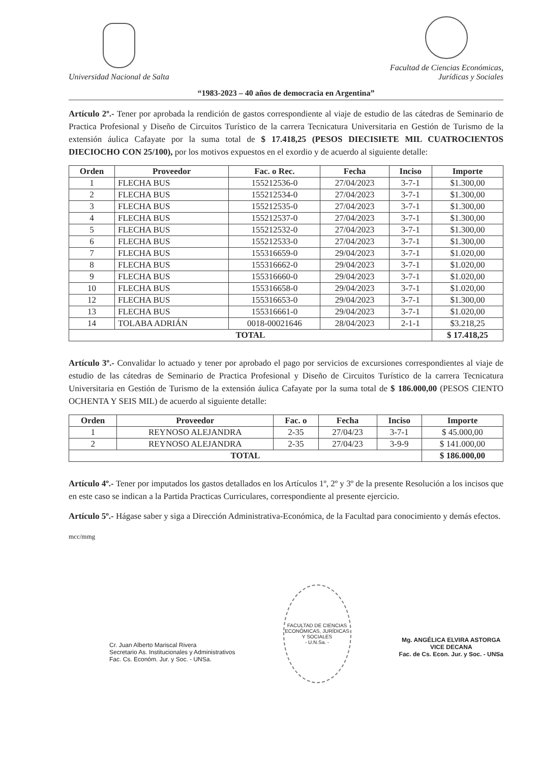Universidad Nacional de Salta
Facultad de Ciencias Económicas,
Jurídicas y Sociales
“1983-2023 – 40 años de democracia en Argentina”
Artículo 2º.- Tener por aprobada la rendición de gastos correspondiente al viaje de estudio de las cátedras de Seminario de Practica Profesional y Diseño de Circuitos Turístico de la carrera Tecnicatura Universitaria en Gestión de Turismo de la extensión áulica Cafayate por la suma total de $ 17.418,25 (PESOS DIECISIETE MIL CUATROCIENTOS DIECIOCHO CON 25/100), por los motivos expuestos en el exordio y de acuerdo al siguiente detalle:
| Orden | Proveedor | Fac. o Rec. | Fecha | Inciso | Importe |
| --- | --- | --- | --- | --- | --- |
| 1 | FLECHA BUS | 155212536-0 | 27/04/2023 | 3-7-1 | $1.300,00 |
| 2 | FLECHA BUS | 155212534-0 | 27/04/2023 | 3-7-1 | $1.300,00 |
| 3 | FLECHA BUS | 155212535-0 | 27/04/2023 | 3-7-1 | $1.300,00 |
| 4 | FLECHA BUS | 155212537-0 | 27/04/2023 | 3-7-1 | $1.300,00 |
| 5 | FLECHA BUS | 155212532-0 | 27/04/2023 | 3-7-1 | $1.300,00 |
| 6 | FLECHA BUS | 155212533-0 | 27/04/2023 | 3-7-1 | $1.300,00 |
| 7 | FLECHA BUS | 155316659-0 | 29/04/2023 | 3-7-1 | $1.020,00 |
| 8 | FLECHA BUS | 155316662-0 | 29/04/2023 | 3-7-1 | $1.020,00 |
| 9 | FLECHA BUS | 155316660-0 | 29/04/2023 | 3-7-1 | $1.020,00 |
| 10 | FLECHA BUS | 155316658-0 | 29/04/2023 | 3-7-1 | $1.020,00 |
| 12 | FLECHA BUS | 155316653-0 | 29/04/2023 | 3-7-1 | $1.300,00 |
| 13 | FLECHA BUS | 155316661-0 | 29/04/2023 | 3-7-1 | $1.020,00 |
| 14 | TOLABA ADRIÁN | 0018-00021646 | 28/04/2023 | 2-1-1 | $3.218,25 |
| TOTAL | | | | | $ 17.418,25 |
Artículo 3º.- Convalidar lo actuado y tener por aprobado el pago por servicios de excursiones correspondientes al viaje de estudio de las cátedras de Seminario de Practica Profesional y Diseño de Circuitos Turístico de la carrera Tecnicatura Universitaria en Gestión de Turismo de la extensión áulica Cafayate por la suma total de $ 186.000,00 (PESOS CIENTO OCHENTA Y SEIS MIL) de acuerdo al siguiente detalle:
| Orden | Proveedor | Fac. o | Fecha | Inciso | Importe |
| --- | --- | --- | --- | --- | --- |
| 1 | REYNOSO ALEJANDRA | 2-35 | 27/04/23 | 3-7-1 | $ 45.000,00 |
| 2 | REYNOSO ALEJANDRA | 2-35 | 27/04/23 | 3-9-9 | $ 141.000,00 |
| TOTAL | | | | | $ 186.000,00 |
Artículo 4º.- Tener por imputados los gastos detallados en los Artículos 1º, 2º y 3º de la presente Resolución a los incisos que en este caso se indican a la Partida Practicas Curriculares, correspondiente al presente ejercicio.
Artículo 5º.- Hágase saber y siga a Dirección Administrativa-Económica, de la Facultad para conocimiento y demás efectos.
mcc/mmg
Cr. Juan Alberto Mariscal Rivera
Secretario As. Institucionales y Administrativos
Fac. Cs. Económ. Jur. y Soc. - UNSa.
FACULTAD DE CIENCIAS ECONÓMICAS, JURÍDICAS Y SOCIALES
- U.N.Sa. -
Mg. ANGÉLICA ELVIRA ASTORGA
VICE DECANA
Fac. de Cs. Econ. Jur. y Soc. - UNSa